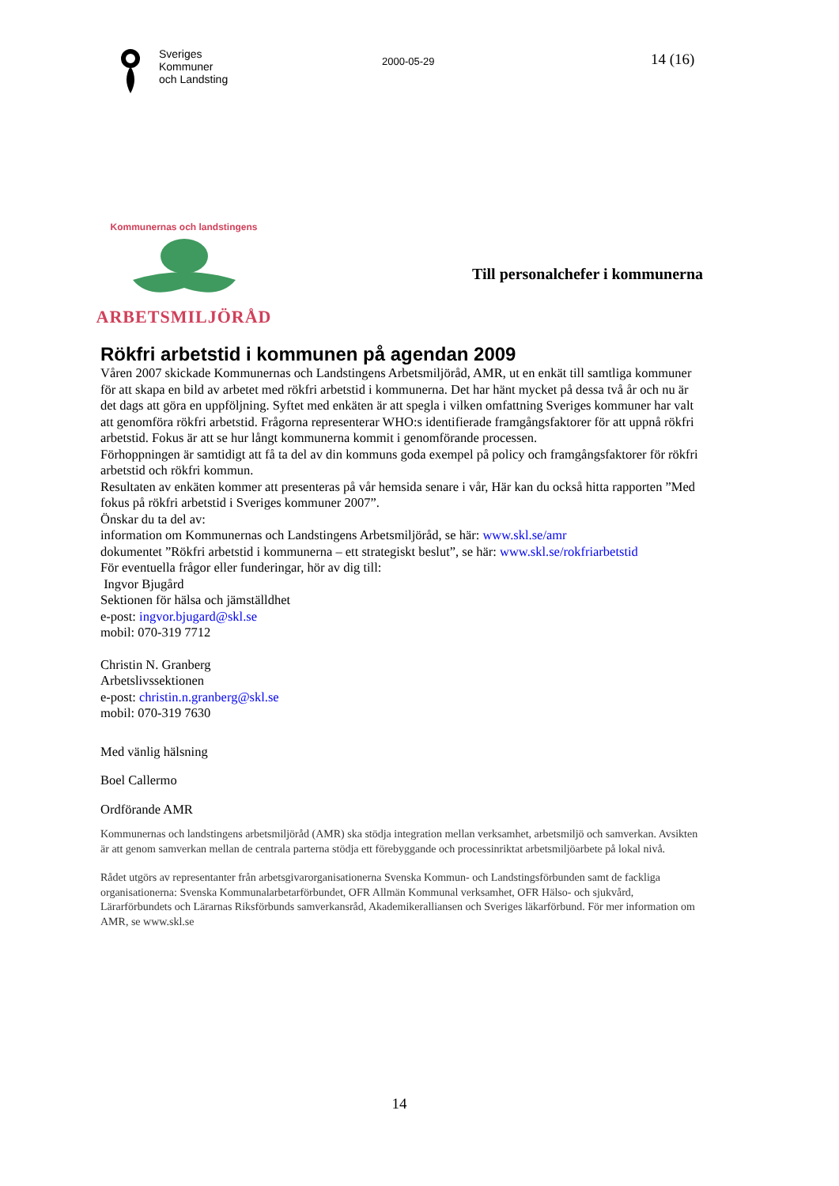Sveriges
Kommuner
och Landsting
2000-05-29
14 (16)
Kommunernas och landstingens
ARBETSMILJÖRÅD
Till personalchefer i kommunerna
Rökfri arbetstid i kommunen på agendan 2009
Våren 2007 skickade Kommunernas och Landstingens Arbetsmiljöråd, AMR, ut en enkät till samtliga kommuner för att skapa en bild av arbetet med rökfri arbetstid i kommunerna. Det har hänt mycket på dessa två år och nu är det dags att göra en uppföljning. Syftet med enkäten är att spegla i vilken omfattning Sveriges kommuner har valt att genomföra rökfri arbetstid. Frågorna representerar WHO:s identifierade framgångsfaktorer för att uppnå rökfri arbetstid. Fokus är att se hur långt kommunerna kommit i genomförande processen.
Förhoppningen är samtidigt att få ta del av din kommuns goda exempel på policy och framgångsfaktorer för rökfri arbetstid och rökfri kommun.
Resultaten av enkäten kommer att presenteras på vår hemsida senare i vår, Här kan du också hitta rapporten ”Med fokus på rökfri arbetstid i Sveriges kommuner 2007”.
Önskar du ta del av:
information om Kommunernas och Landstingens Arbetsmiljöråd, se här: www.skl.se/amr
dokumentet ”Rökfri arbetstid i kommunerna – ett strategiskt beslut”, se här: www.skl.se/rokfriarbetstid
För eventuella frågor eller funderingar, hör av dig till:
Ingvor Bjugård
Sektionen för hälsa och jämställdhet
e-post: ingvor.bjugard@skl.se
mobil: 070-319 7712
Christin N. Granberg
Arbetslivssektionen
e-post: christin.n.granberg@skl.se
mobil: 070-319 7630
Med vänlig hälsning
Boel Callermo
Ordförande AMR
Kommunernas och landstingens arbetsmiljöråd (AMR) ska stödja integration mellan verksamhet, arbetsmiljö och samverkan. Avsikten är att genom samverkan mellan de centrala parterna stödja ett förebyggande och processinriktat arbetsmiljöarbete på lokal nivå.
Rådet utgörs av representanter från arbetsgivarorganisationerna Svenska Kommun- och Landstingsförbunden samt de fackliga organisationerna: Svenska Kommunalarbetarförbundet, OFR Allmän Kommunal verksamhet, OFR Hälso- och sjukvård, Lärarförbundets och Lärarnas Riksförbunds samverkansråd, Akademikeralliansen och Sveriges läkarförbund. För mer information om AMR, se www.skl.se
14